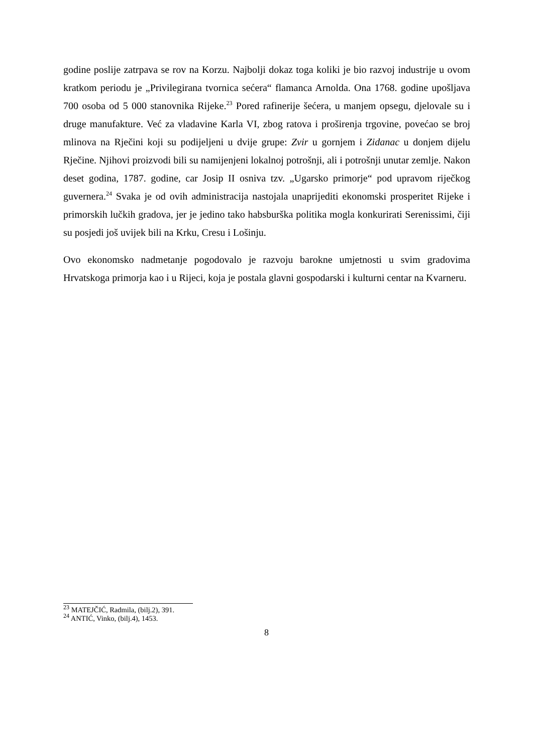godine poslije zatrpava se rov na Korzu. Najbolji dokaz toga koliki je bio razvoj industrije u ovom kratkom periodu je „Privilegirana tvornica sećera“ flamanca Arnolda. Ona 1768. godine upošljava 700 osoba od 5 000 stanovnika Rijeke.<sup>23</sup> Pored rafinerije šećera, u manjem opsegu, djelovale su i druge manufakture. Već za vladavine Karla VI, zbog ratova i proširenja trgovine, povećao se broj mlinova na Rječini koji su podijeljeni u dvije grupe: Zvir u gornjem i Zidanac u donjem dijelu Rječine. Njihovi proizvodi bili su namijenjeni lokalnoj potrošnji, ali i potrošnji unutar zemlje. Nakon deset godina, 1787. godine, car Josip II osniva tzv. „Ugarsko primorje“ pod upravom riječkog guvernera.<sup>24</sup> Svaka je od ovih administracija nastojala unaprijediti ekonomski prosperitet Rijeke i primorskih lučkih gradova, jer je jedino tako habsburška politika mogla konkurirati Serenissimi, čiji su posjedi još uvijek bili na Krku, Cresu i Lošinju.
Ovo ekonomsko nadmetanje pogodovalo je razvoju barokne umjetnosti u svim gradovima Hrvatskoga primorja kao i u Rijeci, koja je postala glavni gospodarski i kulturni centar na Kvarneru.
<sup>23</sup> MATEJČIĆ, Radmila, (bilj.2), 391.
<sup>24</sup> ANTIĆ, Vinko, (bilj.4), 1453.
8